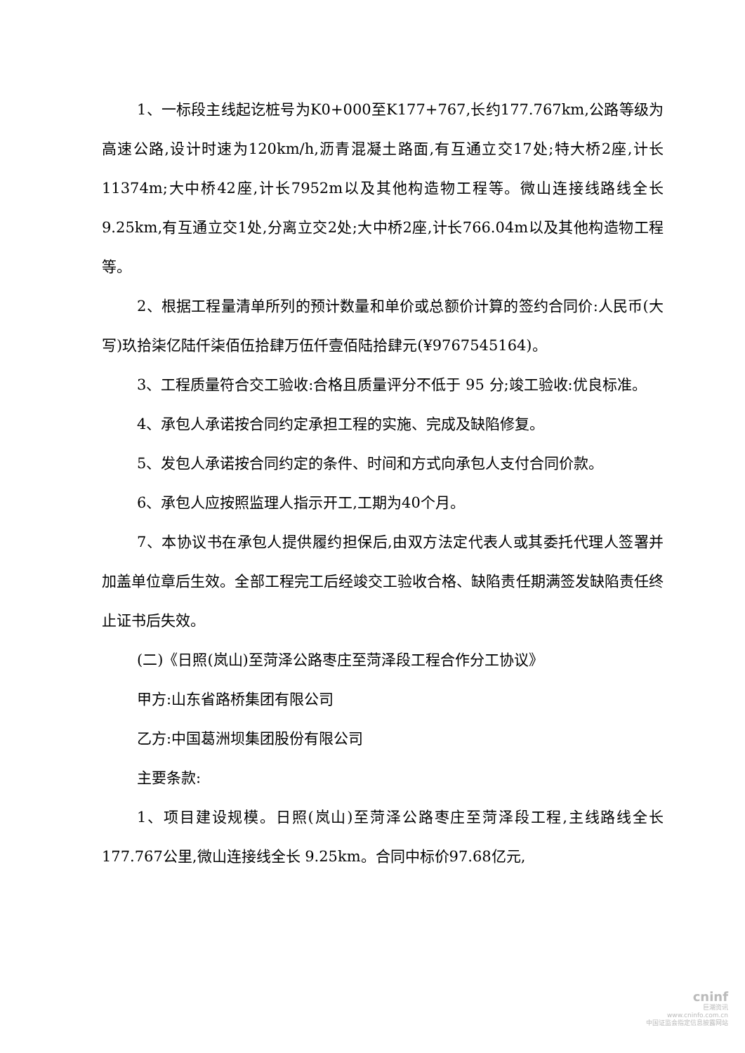1、一标段主线起讫桩号为K0+000至K177+767,长约177.767km,公路等级为高速公路,设计时速为120km/h,沥青混凝土路面,有互通立交17处;特大桥2座,计长11374m;大中桥42座,计长7952m以及其他构造物工程等。微山连接线路线全长9.25km,有互通立交1处,分离立交2处;大中桥2座,计长766.04m以及其他构造物工程等。
2、根据工程量清单所列的预计数量和单价或总额价计算的签约合同价:人民币(大写)玖拾柒亿陆仟柒佰伍拾肆万伍仟壹佰陆拾肆元(¥9767545164)。
3、工程质量符合交工验收:合格且质量评分不低于 95 分;竣工验收:优良标准。
4、承包人承诺按合同约定承担工程的实施、完成及缺陷修复。
5、发包人承诺按合同约定的条件、时间和方式向承包人支付合同价款。
6、承包人应按照监理人指示开工,工期为40个月。
7、本协议书在承包人提供履约担保后,由双方法定代表人或其委托代理人签署并加盖单位章后生效。全部工程完工后经竣交工验收合格、缺陷责任期满签发缺陷责任终止证书后失效。
(二)《日照(岚山)至菏泽公路枣庄至菏泽段工程合作分工协议》
甲方:山东省路桥集团有限公司
乙方:中国葛洲坝集团股份有限公司
主要条款:
1、项目建设规模。日照(岚山)至菏泽公路枣庄至菏泽段工程,主线路线全长177.767公里,微山连接线全长 9.25km。合同中标价97.68亿元,
cninf
巨潮资讯
www.cninfo.com.cn
中国证监会指定信息披露网站